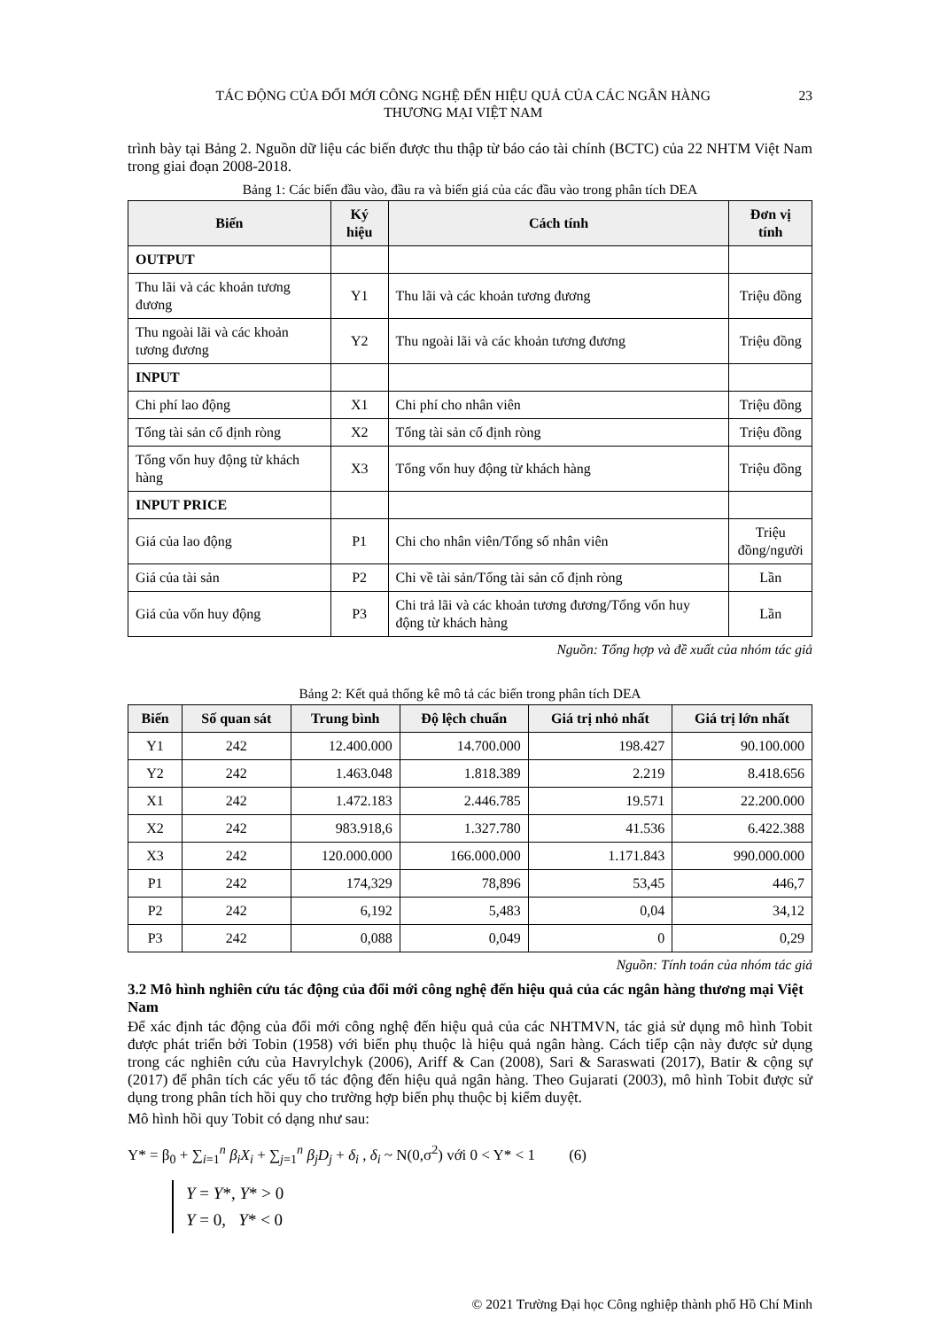TÁC ĐỘNG CỦA ĐỔI MỚI CÔNG NGHỆ ĐẾN HIỆU QUẢ CỦA CÁC NGÂN HÀNG
THƯƠNG MẠI VIỆT NAM
23
trình bày tại Bảng 2. Nguồn dữ liệu các biến được thu thập từ báo cáo tài chính (BCTC) của 22 NHTM Việt Nam trong giai đoạn 2008-2018.
Bảng 1: Các biến đầu vào, đầu ra và biến giá của các đầu vào trong phân tích DEA
| Biến | Ký hiệu | Cách tính | Đơn vị tính |
| --- | --- | --- | --- |
| OUTPUT | | | |
| Thu lãi và các khoản tương đương | Y1 | Thu lãi và các khoản tương đương | Triệu đồng |
| Thu ngoài lãi và các khoản tương đương | Y2 | Thu ngoài lãi và các khoản tương đương | Triệu đồng |
| INPUT | | | |
| Chi phí lao động | X1 | Chi phí cho nhân viên | Triệu đồng |
| Tổng tài sản cố định ròng | X2 | Tổng tài sản cố định ròng | Triệu đồng |
| Tổng vốn huy động từ khách hàng | X3 | Tổng vốn huy động từ khách hàng | Triệu đồng |
| INPUT PRICE | | | |
| Giá của lao động | P1 | Chi cho nhân viên/Tổng số nhân viên | Triệu đồng/người |
| Giá của tài sản | P2 | Chi về tài sản/Tổng tài sản cố định ròng | Lần |
| Giá của vốn huy động | P3 | Chi trả lãi và các khoản tương đương/Tổng vốn huy động từ khách hàng | Lần |
Nguồn: Tổng hợp và đề xuất của nhóm tác giả
Bảng 2: Kết quả thống kê mô tả các biến trong phân tích DEA
| Biến | Số quan sát | Trung bình | Độ lệch chuẩn | Giá trị nhỏ nhất | Giá trị lớn nhất |
| --- | --- | --- | --- | --- | --- |
| Y1 | 242 | 12.400.000 | 14.700.000 | 198.427 | 90.100.000 |
| Y2 | 242 | 1.463.048 | 1.818.389 | 2.219 | 8.418.656 |
| X1 | 242 | 1.472.183 | 2.446.785 | 19.571 | 22.200.000 |
| X2 | 242 | 983.918,6 | 1.327.780 | 41.536 | 6.422.388 |
| X3 | 242 | 120.000.000 | 166.000.000 | 1.171.843 | 990.000.000 |
| P1 | 242 | 174,329 | 78,896 | 53,45 | 446,7 |
| P2 | 242 | 6,192 | 5,483 | 0,04 | 34,12 |
| P3 | 242 | 0,088 | 0,049 | 0 | 0,29 |
Nguồn: Tính toán của nhóm tác giả
3.2 Mô hình nghiên cứu tác động của đổi mới công nghệ đến hiệu quả của các ngân hàng thương mại Việt Nam
Để xác định tác động của đổi mới công nghệ đến hiệu quả của các NHTMVN, tác giả sử dụng mô hình Tobit được phát triển bởi Tobin (1958) với biến phụ thuộc là hiệu quả ngân hàng. Cách tiếp cận này được sử dụng trong các nghiên cứu của Havrylchyk (2006), Ariff & Can (2008), Sari & Saraswati (2017), Batir & cộng sự (2017) để phân tích các yếu tố tác động đến hiệu quả ngân hàng. Theo Gujarati (2003), mô hình Tobit được sử dụng trong phân tích hồi quy cho trường hợp biến phụ thuộc bị kiểm duyệt.
Mô hình hồi quy Tobit có dạng như sau:
Y* = β<sub>0</sub> + ∑<sub>i=1</sub><sup>n</sup> β<sub>i</sub>X<sub>i</sub> + ∑<sub>j=1</sub><sup>n</sup> β<sub>j</sub>D<sub>j</sub> + δ<sub>i</sub> , δ<sub>i</sub> ~ N(0,σ<sup>2</sup>) với 0 < Y* < 1 (6)
Y = Y*, Y* > 0
Y = 0, Y* < 0
© 2021 Trường Đại học Công nghiệp thành phố Hồ Chí Minh